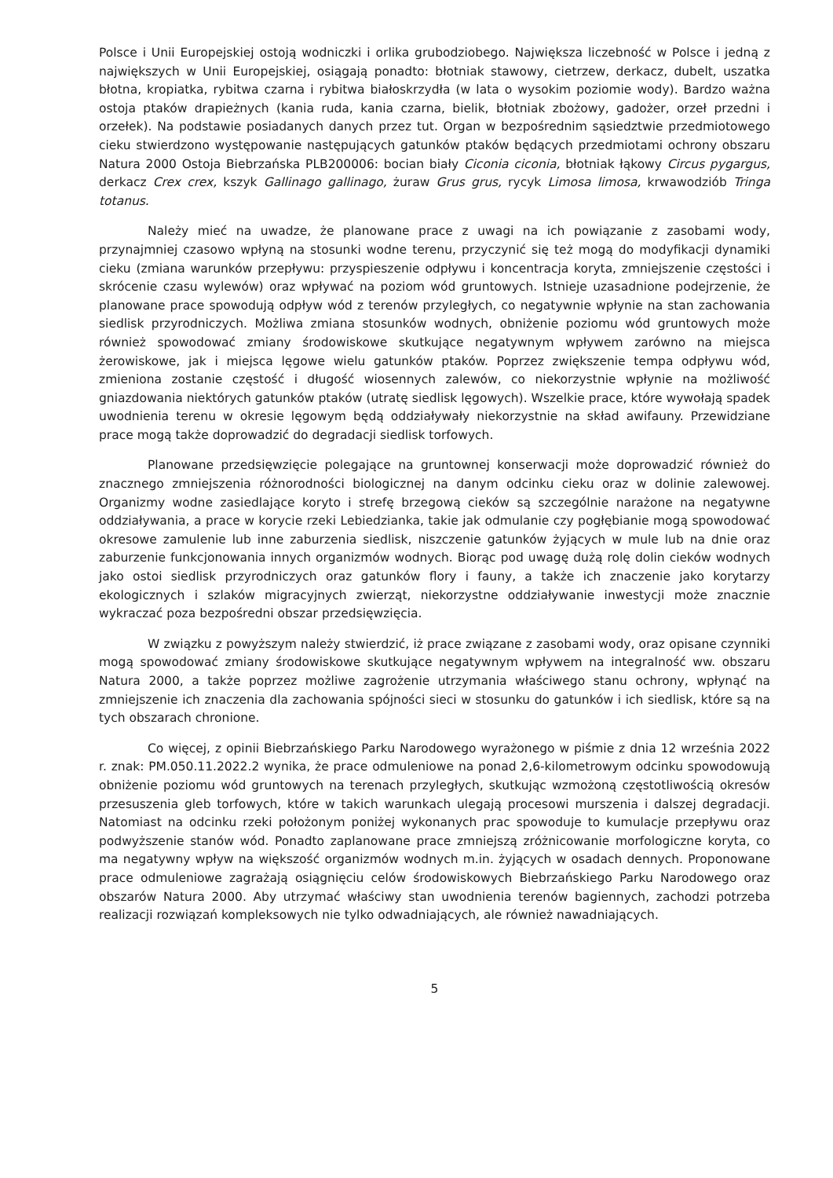Polsce i Unii Europejskiej ostoją wodniczki i orlika grubodziobego. Największa liczebność w Polsce i jedną z największych w Unii Europejskiej, osiągają ponadto: błotniak stawowy, cietrzew, derkacz, dubelt, uszatka błotna, kropiatka, rybitwa czarna i rybitwa białoskrzydła (w lata o wysokim poziomie wody). Bardzo ważna ostoja ptaków drapieżnych (kania ruda, kania czarna, bielik, błotniak zbożowy, gadożer, orzeł przedni i orzełek). Na podstawie posiadanych danych przez tut. Organ w bezpośrednim sąsiedztwie przedmiotowego cieku stwierdzono występowanie następujących gatunków ptaków będących przedmiotami ochrony obszaru Natura 2000 Ostoja Biebrzańska PLB200006: bocian biały Ciconia ciconia, błotniak łąkowy Circus pygargus, derkacz Crex crex, kszyk Gallinago gallinago, żuraw Grus grus, rycyk Limosa limosa, krwawodziób Tringa totanus.
Należy mieć na uwadze, że planowane prace z uwagi na ich powiązanie z zasobami wody, przynajmniej czasowo wpłyną na stosunki wodne terenu, przyczynić się też mogą do modyfikacji dynamiki cieku (zmiana warunków przepływu: przyspieszenie odpływu i koncentracja koryta, zmniejszenie częstości i skrócenie czasu wylewów) oraz wpływać na poziom wód gruntowych. Istnieje uzasadnione podejrzenie, że planowane prace spowodują odpływ wód z terenów przyległych, co negatywnie wpłynie na stan zachowania siedlisk przyrodniczych. Możliwa zmiana stosunków wodnych, obniżenie poziomu wód gruntowych może również spowodować zmiany środowiskowe skutkujące negatywnym wpływem zarówno na miejsca żerowiskowe, jak i miejsca lęgowe wielu gatunków ptaków. Poprzez zwiększenie tempa odpływu wód, zmieniona zostanie częstość i długość wiosennych zalewów, co niekorzystnie wpłynie na możliwość gniazdowania niektórych gatunków ptaków (utratę siedlisk lęgowych). Wszelkie prace, które wywołają spadek uwodnienia terenu w okresie lęgowym będą oddziaływały niekorzystnie na skład awifauny. Przewidziane prace mogą także doprowadzić do degradacji siedlisk torfowych.
Planowane przedsięwzięcie polegające na gruntownej konserwacji może doprowadzić również do znacznego zmniejszenia różnorodności biologicznej na danym odcinku cieku oraz w dolinie zalewowej. Organizmy wodne zasiedlające koryto i strefę brzegową cieków są szczególnie narażone na negatywne oddziaływania, a prace w korycie rzeki Lebiedzianka, takie jak odmulanie czy pogłębianie mogą spowodować okresowe zamulenie lub inne zaburzenia siedlisk, niszczenie gatunków żyjących w mule lub na dnie oraz zaburzenie funkcjonowania innych organizmów wodnych. Biorąc pod uwagę dużą rolę dolin cieków wodnych jako ostoi siedlisk przyrodniczych oraz gatunków flory i fauny, a także ich znaczenie jako korytarzy ekologicznych i szlaków migracyjnych zwierząt, niekorzystne oddziaływanie inwestycji może znacznie wykraczać poza bezpośredni obszar przedsięwzięcia.
W związku z powyższym należy stwierdzić, iż prace związane z zasobami wody, oraz opisane czynniki mogą spowodować zmiany środowiskowe skutkujące negatywnym wpływem na integralność ww. obszaru Natura 2000, a także poprzez możliwe zagrożenie utrzymania właściwego stanu ochrony, wpłynąć na zmniejszenie ich znaczenia dla zachowania spójności sieci w stosunku do gatunków i ich siedlisk, które są na tych obszarach chronione.
Co więcej, z opinii Biebrzańskiego Parku Narodowego wyrażonego w piśmie z dnia 12 września 2022 r. znak: PM.050.11.2022.2 wynika, że prace odmuleniowe na ponad 2,6-kilometrowym odcinku spowodowują obniżenie poziomu wód gruntowych na terenach przyległych, skutkując wzmożoną częstotliwością okresów przesuszenia gleb torfowych, które w takich warunkach ulegają procesowi murszenia i dalszej degradacji. Natomiast na odcinku rzeki położonym poniżej wykonanych prac spowoduje to kumulacje przepływu oraz podwyższenie stanów wód. Ponadto zaplanowane prace zmniejszą zróżnicowanie morfologiczne koryta, co ma negatywny wpływ na większość organizmów wodnych m.in. żyjących w osadach dennych. Proponowane prace odmuleniowe zagrażają osiągnięciu celów środowiskowych Biebrzańskiego Parku Narodowego oraz obszarów Natura 2000. Aby utrzymać właściwy stan uwodnienia terenów bagiennych, zachodzi potrzeba realizacji rozwiązań kompleksowych nie tylko odwadniających, ale również nawadniających.
5